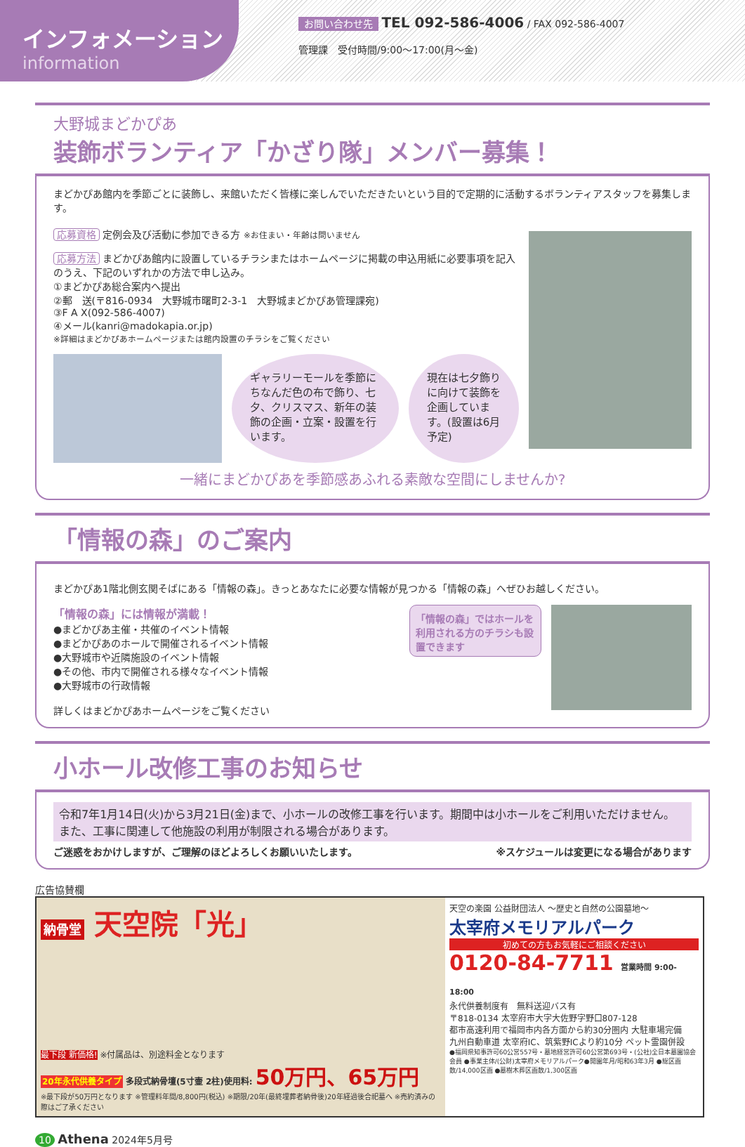インフォメーション
information
お問い合わせ先 TEL 092-586-4006 / FAX 092-586-4007
管理課　受付時間/9:00〜17:00(月〜金)
大野城まどかぴあ
装飾ボランティア「かざり隊」メンバー募集！
まどかぴあ館内を季節ごとに装飾し、来館いただく皆様に楽しんでいただきたいという目的で定期的に活動するボランティアスタッフを募集します。
応募資格 定例会及び活動に参加できる方 ※お住まい・年齢は問いません
応募方法 まどかぴあ館内に設置しているチラシまたはホームページに掲載の申込用紙に必要事項を記入のうえ、下記のいずれかの方法で申し込み。
①まどかぴあ総合案内へ提出
②郵　送(〒816-0934　大野城市曙町2-3-1　大野城まどかぴあ管理課宛)
③F A X(092-586-4007)
④メール(kanri@madokapia.or.jp)
※詳細はまどかぴあホームページまたは館内設置のチラシをご覧ください
ギャラリーモールを季節にちなんだ色の布で飾り、七夕、クリスマス、新年の装飾の企画・立案・設置を行います。
現在は七夕飾りに向けて装飾を企画しています。(設置は6月予定)
一緒にまどかぴあを季節感あふれる素敵な空間にしませんか?
「情報の森」のご案内
まどかぴあ1階北側玄関そばにある「情報の森」。きっとあなたに必要な情報が見つかる「情報の森」へぜひお越しください。
「情報の森」には情報が満載！
●まどかぴあ主催・共催のイベント情報
●まどかぴあのホールで開催されるイベント情報
●大野城市や近隣施設のイベント情報
●その他、市内で開催される様々なイベント情報
●大野城市の行政情報
詳しくはまどかぴあホームページをご覧ください
「情報の森」ではホールを利用される方のチラシも設置できます
小ホール改修工事のお知らせ
令和7年1月14日(火)から3月21日(金)まで、小ホールの改修工事を行います。期間中は小ホールをご利用いただけません。また、工事に関連して他施設の利用が制限される場合があります。
ご迷惑をおかけしますが、ご理解のほどよろしくお願いいたします。 ※スケジュールは変更になる場合があります
広告協賛欄
納骨堂 天空院「光」
最下段 新価格! ※付属品は、別途料金となります
20年永代供養タイプ 多段式納骨壇(5寸壷 2柱)使用料: 50万円、65万円
※最下段が50万円となります ※管理料年間/8,800円(税込) ※期限/20年(最終埋葬者納骨後)20年経過後合祀墓へ ※売約済みの際はご了承ください
天空の楽園 公益財団法人 〜歴史と自然の公園墓地〜
太宰府メモリアルパーク
初めての方もお気軽にご相談ください
0120-84-7711 営業時間 9:00-18:00
永代供養制度有　無料送迎バス有
〒818-0134 太宰府市大字大佐野字野口807-128
都市高速利用で福岡市内各方面から約30分圏内 大駐車場完備
九州自動車道 太宰府IC、筑紫野ICより約10分 ペット霊園併設
●福岡県知事許可60公営557号・墓地経営許可60公営第693号・(公社)全日本墓園協会会員 ●事業主体/(公財)太宰府メモリアルパーク●開園年月/昭和63年3月 ●総区画数/14,000区画 ●墓樹木葬区画数/1,300区画
10 Athena 2024年5月号